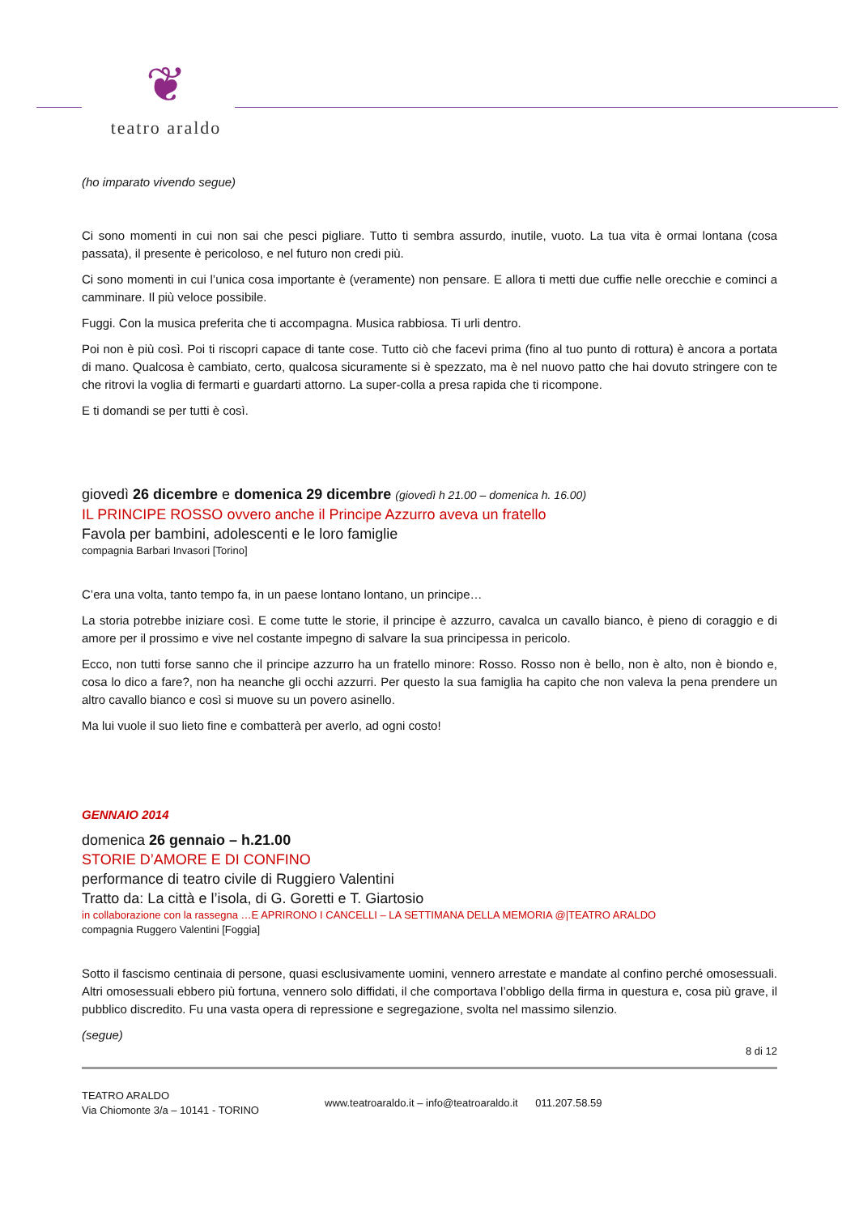❦
teatro araldo
(ho imparato vivendo segue)
Ci sono momenti in cui non sai che pesci pigliare. Tutto ti sembra assurdo, inutile, vuoto. La tua vita è ormai lontana (cosa passata), il presente è pericoloso, e nel futuro non credi più.
Ci sono momenti in cui l’unica cosa importante è (veramente) non pensare. E allora ti metti due cuffie nelle orecchie e cominci a camminare. Il più veloce possibile.
Fuggi. Con la musica preferita che ti accompagna. Musica rabbiosa. Ti urli dentro.
Poi non è più così. Poi ti riscopri capace di tante cose. Tutto ciò che facevi prima (fino al tuo punto di rottura) è ancora a portata di mano. Qualcosa è cambiato, certo, qualcosa sicuramente si è spezzato, ma è nel nuovo patto che hai dovuto stringere con te che ritrovi la voglia di fermarti e guardarti attorno. La super-colla a presa rapida che ti ricompone.
E ti domandi se per tutti è così.
giovedì 26 dicembre e domenica 29 dicembre (giovedì h 21.00 – domenica h. 16.00)
IL PRINCIPE ROSSO ovvero anche il Principe Azzurro aveva un fratello
Favola per bambini, adolescenti e le loro famiglie
compagnia Barbari Invasori [Torino]
C’era una volta, tanto tempo fa, in un paese lontano lontano, un principe…
La storia potrebbe iniziare così. E come tutte le storie, il principe è azzurro, cavalca un cavallo bianco, è pieno di coraggio e di amore per il prossimo e vive nel costante impegno di salvare la sua principessa in pericolo.
Ecco, non tutti forse sanno che il principe azzurro ha un fratello minore: Rosso. Rosso non è bello, non è alto, non è biondo e, cosa lo dico a fare?, non ha neanche gli occhi azzurri. Per questo la sua famiglia ha capito che non valeva la pena prendere un altro cavallo bianco e così si muove su un povero asinello.
Ma lui vuole il suo lieto fine e combatterà per averlo, ad ogni costo!
GENNAIO 2014
domenica 26 gennaio – h.21.00
STORIE D’AMORE E DI CONFINO
performance di teatro civile di Ruggiero Valentini
Tratto da: La città e l’isola, di G. Goretti e T. Giartosio
in collaborazione con la rassegna …E APRIRONO I CANCELLI – LA SETTIMANA DELLA MEMORIA @|TEATRO ARALDO
compagnia Ruggero Valentini [Foggia]
Sotto il fascismo centinaia di persone, quasi esclusivamente uomini, vennero arrestate e mandate al confino perché omosessuali. Altri omosessuali ebbero più fortuna, vennero solo diffidati, il che comportava l’obbligo della firma in questura e, cosa più grave, il pubblico discredito. Fu una vasta opera di repressione e segregazione, svolta nel massimo silenzio.
(segue)
8 di 12
TEATRO ARALDO
Via Chiomonte 3/a – 10141 - TORINO
www.teatroaraldo.it – info@teatroaraldo.it 011.207.58.59